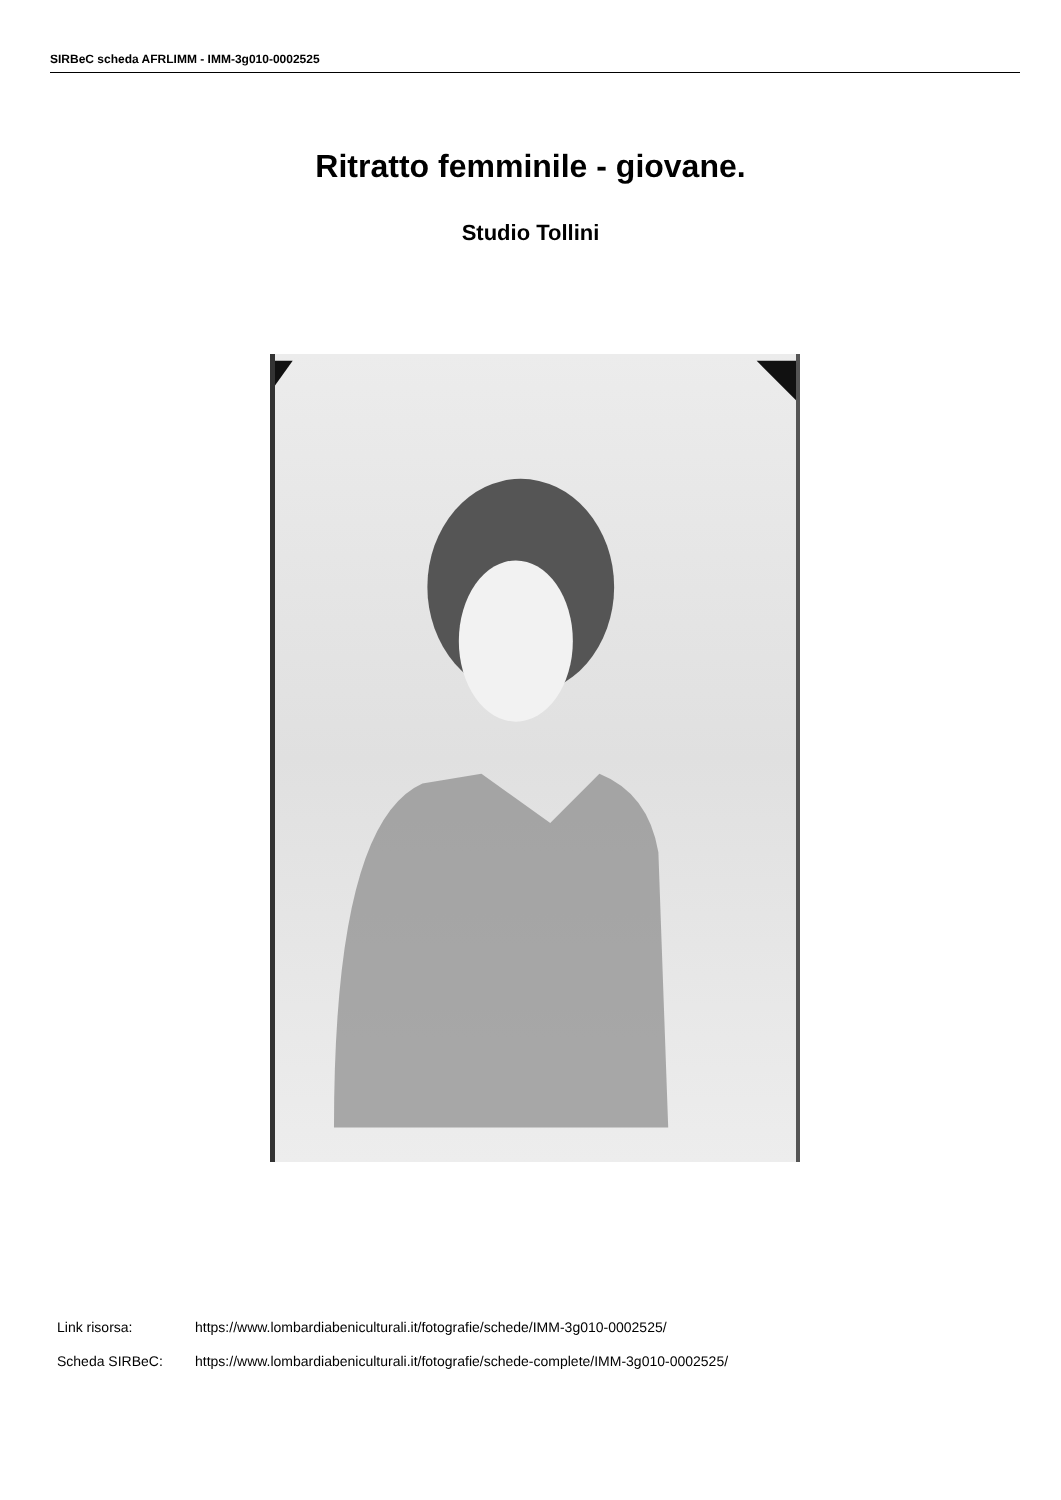SIRBeC scheda AFRLIMM - IMM-3g010-0002525
Ritratto femminile - giovane.
Studio Tollini
Link risorsa: https://www.lombardiabeniculturali.it/fotografie/schede/IMM-3g010-0002525/
Scheda SIRBeC: https://www.lombardiabeniculturali.it/fotografie/schede-complete/IMM-3g010-0002525/